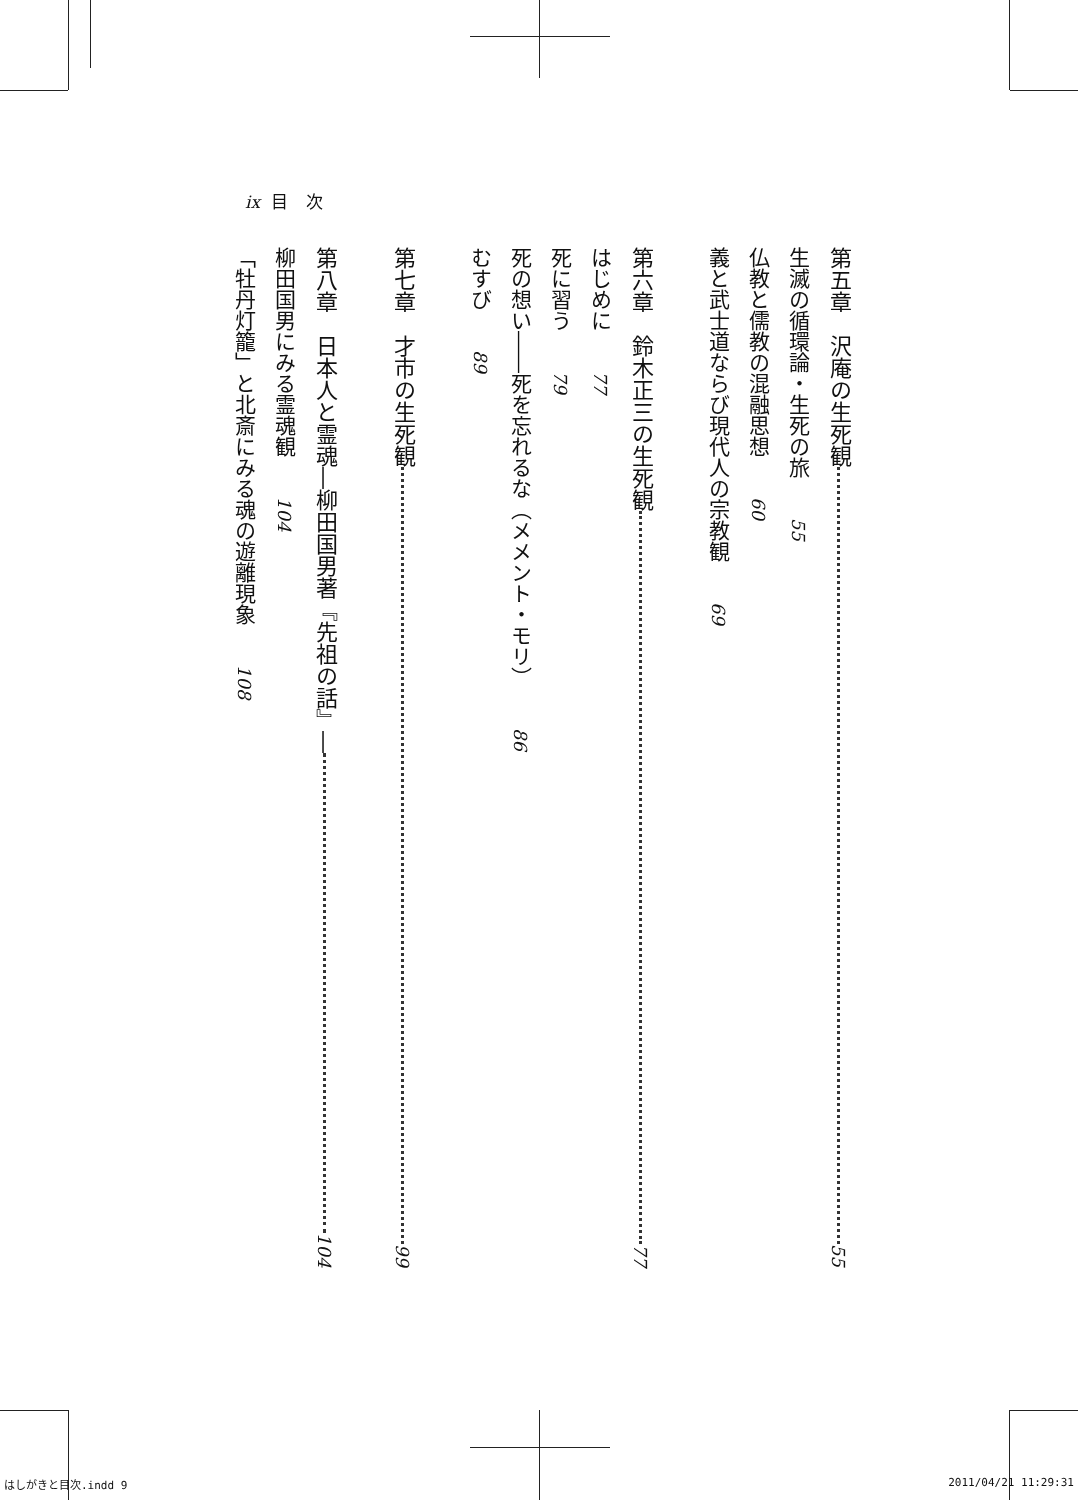ix 目 次
第五章　沢庵の生死観 55
生滅の循環論・生死の旅 55
仏教と儒教の混融思想 60
義と武士道ならび現代人の宗教観 69
第六章　鈴木正三の生死観 77
はじめに 77
死に習う 79
死の想い――死を忘れるな（メメント・モリ） 86
むすび 89
第七章　才市の生死観 99
第八章　日本人と霊魂 ―柳田国男著『先祖の話』― 104
柳田国男にみる霊魂観 104
「牡丹灯籠」と北斎にみる魂の遊離現象 108
はしがきと目次.indd 9 2011/04/21 11:29:31